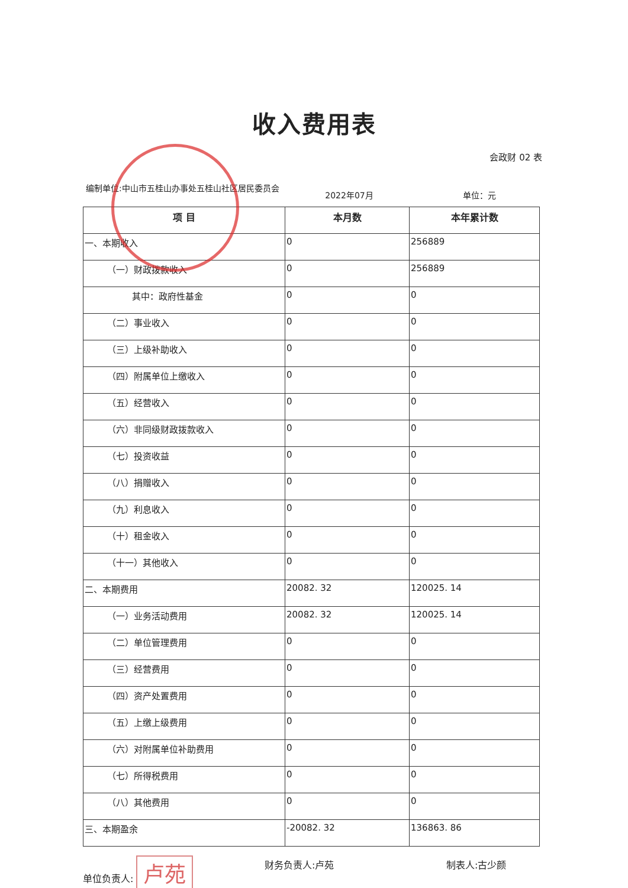收入费用表
会政财 02 表
编制单位:中山市五桂山办事处五桂山社区居民委员会
2022年07月 单位：元
| 项 目 | 本月数 | 本年累计数 |
| --- | --- | --- |
| 一、本期收入 | 0 | 256889 |
| （一）财政拨款收入 | 0 | 256889 |
| 其中：政府性基金 | 0 | 0 |
| （二）事业收入 | 0 | 0 |
| （三）上级补助收入 | 0 | 0 |
| （四）附属单位上缴收入 | 0 | 0 |
| （五）经营收入 | 0 | 0 |
| （六）非同级财政拨款收入 | 0 | 0 |
| （七）投资收益 | 0 | 0 |
| （八）捐赠收入 | 0 | 0 |
| （九）利息收入 | 0 | 0 |
| （十）租金收入 | 0 | 0 |
| （十一）其他收入 | 0 | 0 |
| 二、本期费用 | 20082. 32 | 120025. 14 |
| （一）业务活动费用 | 20082. 32 | 120025. 14 |
| （二）单位管理费用 | 0 | 0 |
| （三）经营费用 | 0 | 0 |
| （四）资产处置费用 | 0 | 0 |
| （五）上缴上级费用 | 0 | 0 |
| （六）对附属单位补助费用 | 0 | 0 |
| （七）所得税费用 | 0 | 0 |
| （八）其他费用 | 0 | 0 |
| 三、本期盈余 | -20082. 32 | 136863. 86 |
单位负责人: 卢苑
财务负责人:卢苑 制表人:古少颜